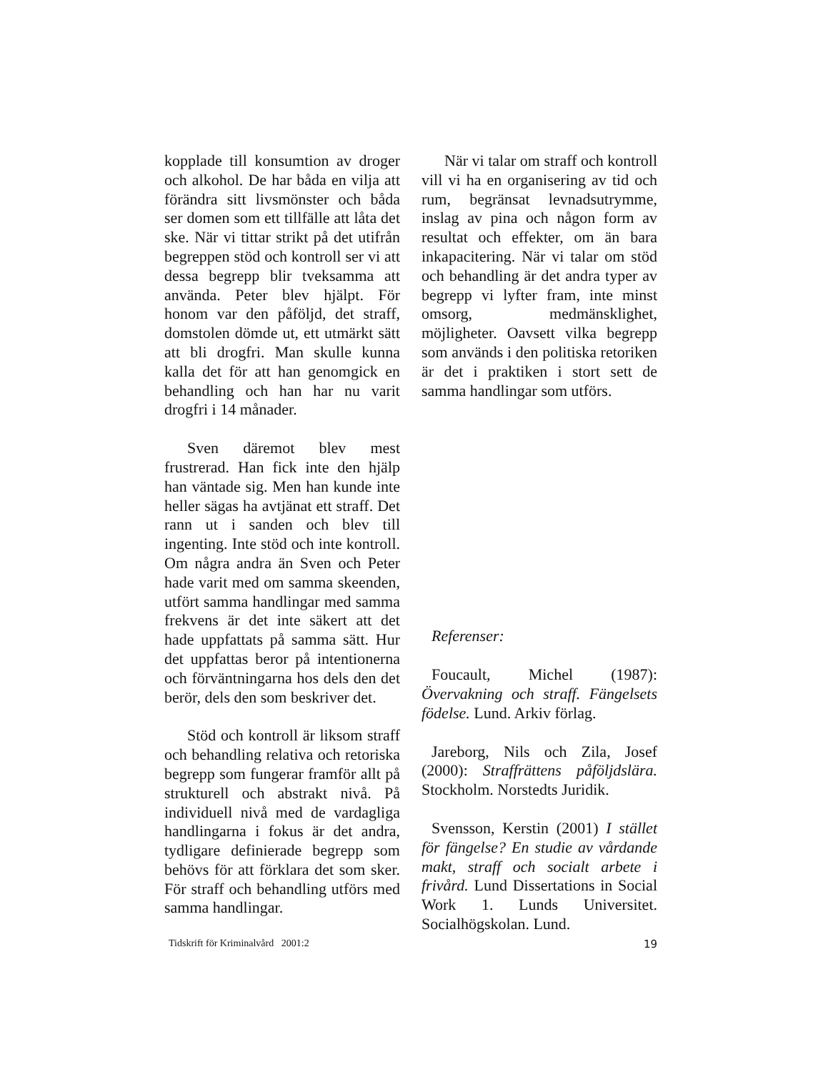kopplade till konsumtion av droger och alkohol. De har båda en vilja att förändra sitt livsmönster och båda ser domen som ett tillfälle att låta det ske. När vi tittar strikt på det utifrån begreppen stöd och kontroll ser vi att dessa begrepp blir tveksamma att använda. Peter blev hjälpt. För honom var den påföljd, det straff, domstolen dömde ut, ett utmärkt sätt att bli drogfri. Man skulle kunna kalla det för att han genomgick en behandling och han har nu varit drogfri i 14 månader.
Sven däremot blev mest frustrerad. Han fick inte den hjälp han väntade sig. Men han kunde inte heller sägas ha avtjänat ett straff. Det rann ut i sanden och blev till ingenting. Inte stöd och inte kontroll. Om några andra än Sven och Peter hade varit med om samma skeenden, utfört samma handlingar med samma frekvens är det inte säkert att det hade uppfattats på samma sätt. Hur det uppfattas beror på intentionerna och förväntningarna hos dels den det berör, dels den som beskriver det.
Stöd och kontroll är liksom straff och behandling relativa och retoriska begrepp som fungerar framför allt på strukturell och abstrakt nivå. På individuell nivå med de vardagliga handlingarna i fokus är det andra, tydligare definierade begrepp som behövs för att förklara det som sker. För straff och behandling utförs med samma handlingar.
När vi talar om straff och kontroll vill vi ha en organisering av tid och rum, begränsat levnadsutrymme, inslag av pina och någon form av resultat och effekter, om än bara inkapacitering. När vi talar om stöd och behandling är det andra typer av begrepp vi lyfter fram, inte minst omsorg, medmänsklighet, möjligheter. Oavsett vilka begrepp som används i den politiska retoriken är det i praktiken i stort sett de samma handlingar som utförs.
Referenser:
Foucault, Michel (1987): Övervakning och straff. Fängelsets födelse. Lund. Arkiv förlag.
Jareborg, Nils och Zila, Josef (2000): Straffrättens påföljdslära. Stockholm. Norstedts Juridik.
Svensson, Kerstin (2001) I stället för fängelse? En studie av vårdande makt, straff och socialt arbete i frivård. Lund Dissertations in Social Work 1. Lunds Universitet. Socialhögskolan. Lund.
Tidskrift för Kriminalvård 2001:2 19